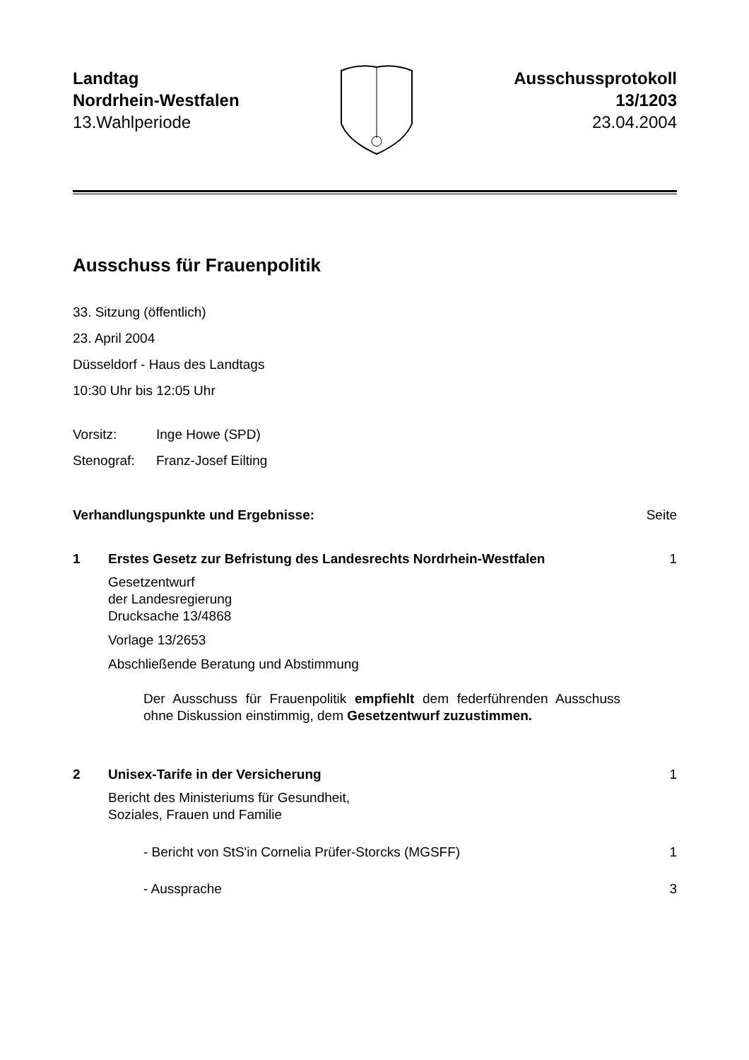Landtag
Nordrhein-Westfalen
13.Wahlperiode
Ausschussprotokoll
13/1203
23.04.2004
Ausschuss für Frauenpolitik
33. Sitzung (öffentlich)
23. April 2004
Düsseldorf - Haus des Landtags
10:30 Uhr bis 12:05 Uhr
Vorsitz: Inge Howe (SPD)
Stenograf: Franz-Josef Eilting
Verhandlungspunkte und Ergebnisse: Seite
1 Erstes Gesetz zur Befristung des Landesrechts Nordrhein-Westfalen 1
Gesetzentwurf
der Landesregierung
Drucksache 13/4868
Vorlage 13/2653
Abschließende Beratung und Abstimmung
Der Ausschuss für Frauenpolitik empfiehlt dem federführenden Ausschuss ohne Diskussion einstimmig, dem Gesetzentwurf zuzustimmen.
2 Unisex-Tarife in der Versicherung 1
Bericht des Ministeriums für Gesundheit,
Soziales, Frauen und Familie
- Bericht von StS'in Cornelia Prüfer-Storcks (MGSFF) 1
- Aussprache 3